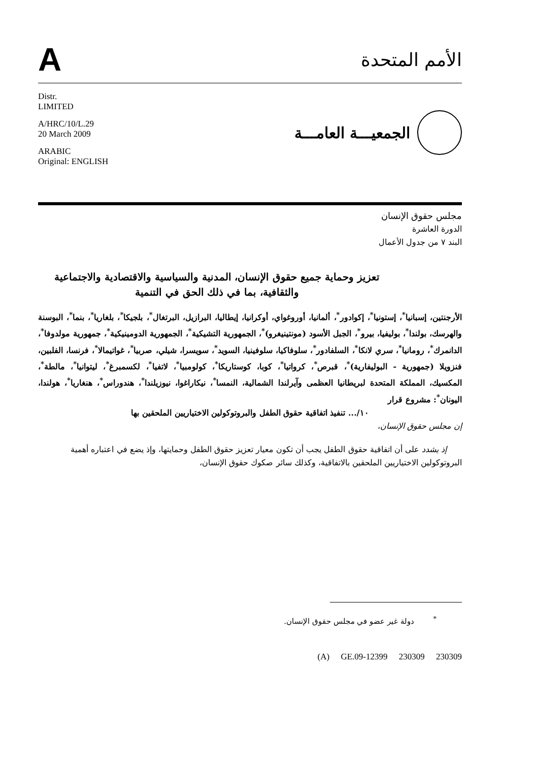A
الأمم المتحدة
Distr.
LIMITED
A/HRC/10/L.29
20 March 2009
ARABIC
Original: ENGLISH
الجمعيـــة العامـــة
مجلس حقوق الإنسان
الدورة العاشرة
البند ٧ من جدول الأعمال
تعزيز وحماية جميع حقوق الإنسان، المدنية والسياسية والاقتصادية والاجتماعية والثقافية، بما في ذلك الحق في التنمية
الأرجنتين، إسبانيا<sup>*</sup>، إستونيا<sup>*</sup>، إكوادور<sup>*</sup>، ألمانيا، أوروغواي، أوكرانيا، إيطاليا، البرازيل، البرتغال<sup>*</sup>، بلجيكا<sup>*</sup>، بلغاريا<sup>*</sup>، بنما<sup>*</sup>، البوسنة والهرسك، بولندا<sup>*</sup>، بوليفيا، بيرو<sup>*</sup>، الجبل الأسود (مونتينيغرو)<sup>*</sup>، الجمهورية التشيكية<sup>*</sup>، الجمهورية الدومينيكية<sup>*</sup>، جمهورية مولدوفا<sup>*</sup>، الدانمرك<sup>*</sup>، رومانيا<sup>*</sup>، سري لانكا<sup>*</sup>، السلفادور<sup>*</sup>، سلوفاكيا، سلوفينيا، السويد<sup>*</sup>، سويسرا، شيلي، صربيا<sup>*</sup>، غواتيمالا<sup>*</sup>، فرنسا، الفلبين، فنزويلا (جمهورية - البوليفارية)<sup>*</sup>، قبرص<sup>*</sup>، كرواتيا<sup>*</sup>، كوبا، كوستاريكا<sup>*</sup>، كولومبيا<sup>*</sup>، لاتفيا<sup>*</sup>، لكسمبرغ<sup>*</sup>، ليتوانيا<sup>*</sup>، مالطة<sup>*</sup>، المكسيك، المملكة المتحدة لبريطانيا العظمى وآيرلندا الشمالية، النمسا<sup>*</sup>، نيكاراغوا، نيوزيلندا<sup>*</sup>، هندوراس<sup>*</sup>، هنغاريا<sup>*</sup>، هولندا، اليونان<sup>*</sup>: مشروع قرار
١٠/... تنفيذ اتفاقية حقوق الطفل والبروتوكولين الاختياريين الملحقين بها
إن مجلس حقوق الإنسان،
إذ يشدد على أن اتفاقية حقوق الطفل يجب أن تكون معيار تعزيز حقوق الطفل وحمايتها، وإذ يضع في اعتباره أهمية البروتوكولين الاختياريين الملحقين بالاتفاقية، وكذلك سائر صكوك حقوق الإنسان،
<sup>*</sup> دولة غير عضو في مجلس حقوق الإنسان.
(A) GE.09-12399 230309 230309